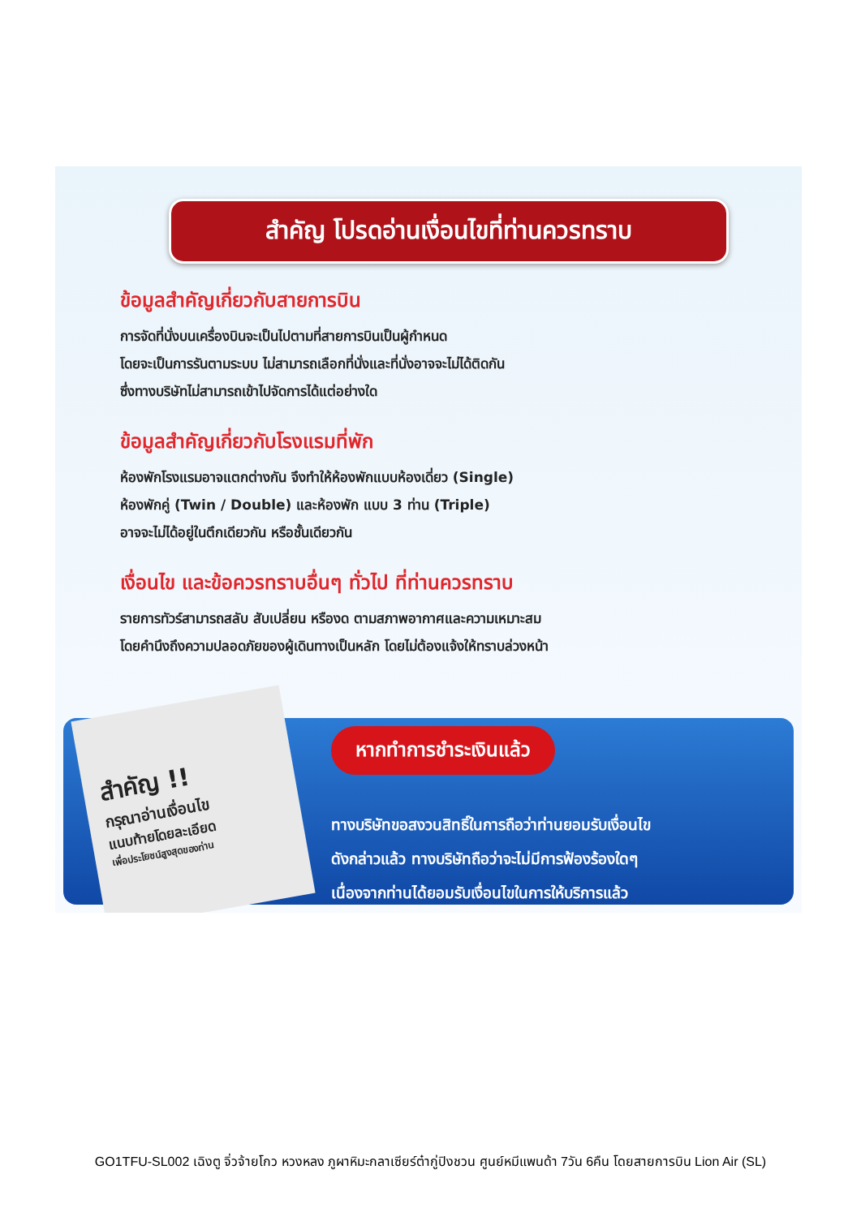สำคัญ โปรดอ่านเงื่อนไขที่ท่านควรทราบ
ข้อมูลสำคัญเกี่ยวกับสายการบิน
การจัดที่นั่งบนเครื่องบินจะเป็นไปตามที่สายการบินเป็นผู้กำหนด
โดยจะเป็นการรันตามระบบ ไม่สามารถเลือกที่นั่งและที่นั่งอาจจะไม่ได้ติดกัน
ซึ่งทางบริษัทไม่สามารถเข้าไปจัดการได้แต่อย่างใด
ข้อมูลสำคัญเกี่ยวกับโรงแรมที่พัก
ห้องพักโรงแรมอาจแตกต่างกัน จึงทำให้ห้องพักแบบห้องเดี่ยว (Single)
ห้องพักคู่ (Twin / Double) และห้องพัก แบบ 3 ท่าน (Triple)
อาจจะไม่ได้อยู่ในตึกเดียวกัน หรือชั้นเดียวกัน
เงื่อนไข และข้อควรทราบอื่นๆ ทั่วไป ที่ท่านควรทราบ
รายการทัวร์สามารถสลับ สับเปลี่ยน หรืองด ตามสภาพอากาศและความเหมาะสม
โดยคำนึงถึงความปลอดภัยของผู้เดินทางเป็นหลัก โดยไม่ต้องแจ้งให้ทราบล่วงหน้า
หากทำการชำระเงินแล้ว
ทางบริษัทขอสงวนสิทธิ์ในการถือว่าท่านยอมรับเงื่อนไข
ดังกล่าวแล้ว ทางบริษัทถือว่าจะไม่มีการฟ้องร้องใดๆ
เนื่องจากท่านได้ยอมรับเงื่อนไขในการให้บริการแล้ว
สำคัญ !!
กรุณาอ่านเงื่อนไข
แนบท้ายโดยละเอียด
เพื่อประโยชน์สูงสุดของท่าน
GO1TFU-SL002 เฉิงตู จิ่วจ้ายโกว หวงหลง ภูผาหิมะกลาเซียร์ต๋ากู่ปิงชวน ศูนย์หมีแพนด้า 7วัน 6คืน โดยสายการบิน Lion Air (SL)